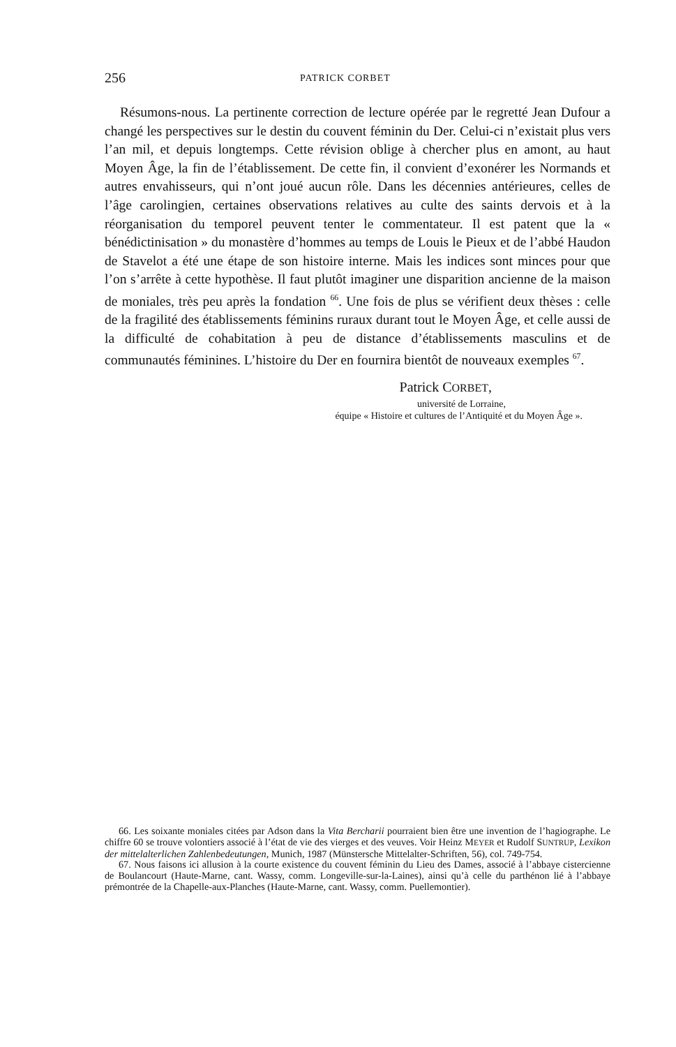256
PATRICK CORBET
Résumons-nous. La pertinente correction de lecture opérée par le regretté Jean Dufour a changé les perspectives sur le destin du couvent féminin du Der. Celui-ci n’existait plus vers l’an mil, et depuis longtemps. Cette révision oblige à chercher plus en amont, au haut Moyen Âge, la fin de l’établissement. De cette fin, il convient d’exonérer les Normands et autres envahisseurs, qui n’ont joué aucun rôle. Dans les décennies antérieures, celles de l’âge carolingien, certaines observations relatives au culte des saints dervois et à la réorganisation du temporel peuvent tenter le commentateur. Il est patent que la « bénédictinisation » du monastère d’hommes au temps de Louis le Pieux et de l’abbé Haudon de Stavelot a été une étape de son histoire interne. Mais les indices sont minces pour que l’on s’arrête à cette hypothèse. Il faut plutôt imaginer une disparition ancienne de la maison de moniales, très peu après la fondation <sup>66</sup>. Une fois de plus se vérifient deux thèses : celle de la fragilité des établissements féminins ruraux durant tout le Moyen Âge, et celle aussi de la difficulté de cohabitation à peu de distance d’établissements masculins et de communautés féminines. L’histoire du Der en fournira bientôt de nouveaux exemples <sup>67</sup>.
Patrick CORBET,
université de Lorraine,
équipe « Histoire et cultures de l’Antiquité et du Moyen Âge ».
66. Les soixante moniales citées par Adson dans la Vita Bercharii pourraient bien être une invention de l’hagiographe. Le chiffre 60 se trouve volontiers associé à l’état de vie des vierges et des veuves. Voir Heinz MEYER et Rudolf SUNTRUP, Lexikon der mittelalterlichen Zahlenbedeutungen, Munich, 1987 (Münstersche Mittelalter-Schriften, 56), col. 749-754.
67. Nous faisons ici allusion à la courte existence du couvent féminin du Lieu des Dames, associé à l’abbaye cistercienne de Boulancourt (Haute-Marne, cant. Wassy, comm. Longeville-sur-la-Laines), ainsi qu’à celle du parthénon lié à l’abbaye prémontrée de la Chapelle-aux-Planches (Haute-Marne, cant. Wassy, comm. Puellemontier).